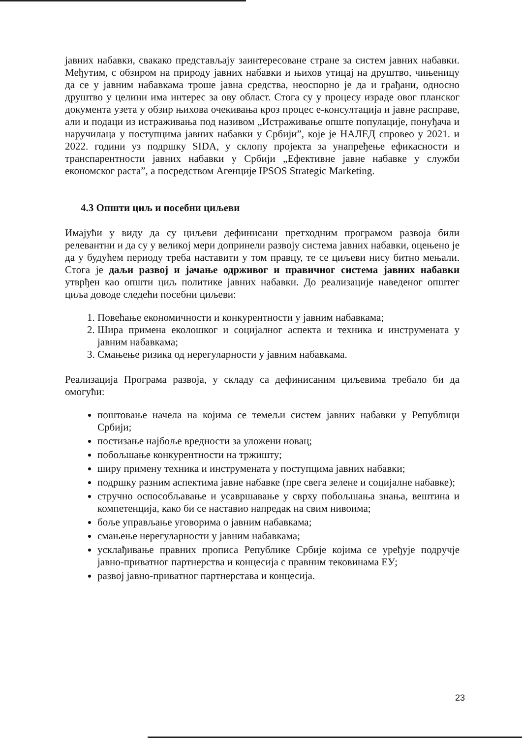јавних набавки, свакако представљају заинтересоване стране за систем јавних набавки. Међутим, с обзиром на природу јавних набавки и њихов утицај на друштво, чињеницу да се у јавним набавкама троше јавна средства, неоспорно је да и грађани, односно друштво у целини има интерес за ову област. Стога су у процесу израде овог планског документа узета у обзир њихова очекивања кроз процес е-консултација и јавне расправе, али и подаци из истраживања под називом „Истраживање опште популације, понуђача и наручилаца у поступцима јавних набавки у Србији”, које је НАЛЕД спровео у 2021. и 2022. години уз подршку SIDA, у склопу пројекта за унапређење ефикасности и транспарентности јавних набавки у Србији „Ефективне јавне набавке у служби економског раста”, а посредством Агенције IPSOS Strategic Marketing.
4.3 Општи циљ и посебни циљеви
Имајући у виду да су циљеви дефинисани претходним програмом развоја били релевантни и да су у великој мери допринели развоју система јавних набавки, оцењено је да у будућем периоду треба наставити у том правцу, те се циљеви нису битно мењали. Стога је даљи развој и јачање одрживог и правичног система јавних набавки утврђен као општи циљ политике јавних набавки. До реализације наведеног општег циља доводе следећи посебни циљеви:
1. Повећање економичности и конкурентности у јавним набавкама;
2. Шира примена еколошког и социјалног аспекта и техника и инструмената у јавним набавкама;
3. Смањење ризика од нерегуларности у јавним набавкама.
Реализација Програма развоја, у складу са дефинисаним циљевима требало би да омогући:
поштовање начела на којима се темељи систем јавних набавки у Републици Србији;
постизање најбоље вредности за уложени новац;
побољшање конкурентности на тржишту;
ширу примену техника и инструмената у поступцима јавних набавки;
подршку разним аспектима јавне набавке (пре свега зелене и социјалне набавке);
стручно оспособљавање и усавршавање у сврху побољшања знања, вештина и компетенција, како би се наставио напредак на свим нивоима;
боље управљање уговорима о јавним набавкама;
смањење нерегуларности у јавним набавкама;
усклађивање правних прописа Републике Србије којима се уређује подручје јавно-приватног партнерства и концесија с правним тековинама ЕУ;
развој јавно-приватног партнерстава и концесија.
23